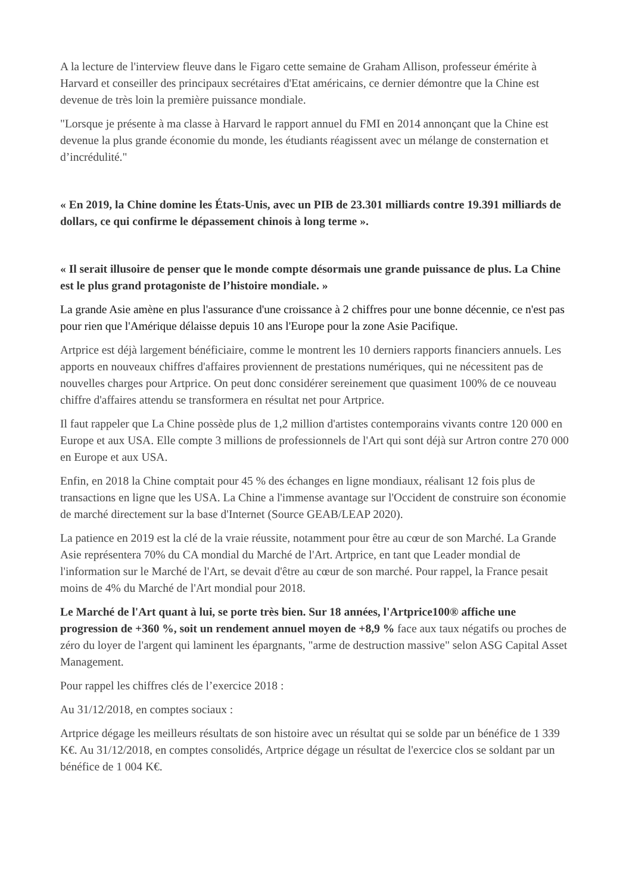A la lecture de l'interview fleuve dans le Figaro cette semaine de Graham Allison, professeur émérite à Harvard et conseiller des principaux secrétaires d'Etat américains, ce dernier démontre que la Chine est devenue de très loin la première puissance mondiale.
"Lorsque je présente à ma classe à Harvard le rapport annuel du FMI en 2014 annonçant que la Chine est devenue la plus grande économie du monde, les étudiants réagissent avec un mélange de consternation et d’incrédulité."
« En 2019, la Chine domine les États-Unis, avec un PIB de 23.301 milliards contre 19.391 milliards de dollars, ce qui confirme le dépassement chinois à long terme ».
« Il serait illusoire de penser que le monde compte désormais une grande puissance de plus. La Chine est le plus grand protagoniste de l’histoire mondiale. »
La grande Asie amène en plus l'assurance d'une croissance à 2 chiffres pour une bonne décennie, ce n'est pas pour rien que l'Amérique délaisse depuis 10 ans l'Europe pour la zone Asie Pacifique.
Artprice est déjà largement bénéficiaire, comme le montrent les 10 derniers rapports financiers annuels. Les apports en nouveaux chiffres d'affaires proviennent de prestations numériques, qui ne nécessitent pas de nouvelles charges pour Artprice. On peut donc considérer sereinement que quasiment 100% de ce nouveau chiffre d'affaires attendu se transformera en résultat net pour Artprice.
Il faut rappeler que La Chine possède plus de 1,2 million d'artistes contemporains vivants contre 120 000 en Europe et aux USA. Elle compte 3 millions de professionnels de l'Art qui sont déjà sur Artron contre 270 000 en Europe et aux USA.
Enfin, en 2018 la Chine comptait pour 45 % des échanges en ligne mondiaux, réalisant 12 fois plus de transactions en ligne que les USA. La Chine a l'immense avantage sur l'Occident de construire son économie de marché directement sur la base d'Internet (Source GEAB/LEAP 2020).
La patience en 2019 est la clé de la vraie réussite, notamment pour être au cœur de son Marché. La Grande Asie représentera 70% du CA mondial du Marché de l'Art. Artprice, en tant que Leader mondial de l'information sur le Marché de l'Art, se devait d'être au cœur de son marché. Pour rappel, la France pesait moins de 4% du Marché de l'Art mondial pour 2018.
Le Marché de l'Art quant à lui, se porte très bien. Sur 18 années, l'Artprice100® affiche une progression de +360 %, soit un rendement annuel moyen de +8,9 % face aux taux négatifs ou proches de zéro du loyer de l'argent qui laminent les épargnants, "arme de destruction massive" selon ASG Capital Asset Management.
Pour rappel les chiffres clés de l’exercice 2018 :
Au 31/12/2018, en comptes sociaux :
Artprice dégage les meilleurs résultats de son histoire avec un résultat qui se solde par un bénéfice de 1 339 K€. Au 31/12/2018, en comptes consolidés, Artprice dégage un résultat de l'exercice clos se soldant par un bénéfice de 1 004 K€.